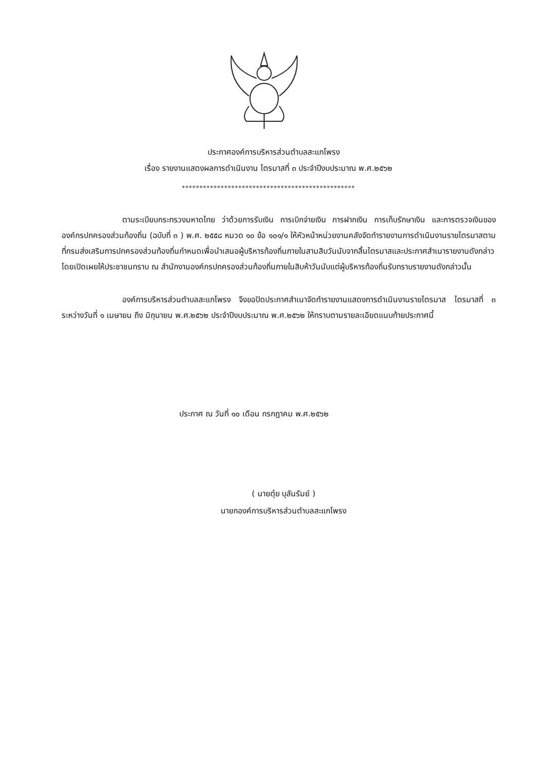ประกาศองค์การบริหารส่วนตำบลสะแกโพรง
เรื่อง รายงานแสดงผลการดำเนินงาน ไตรมาสที่ ๓ ประจำปีงบประมาณ พ.ศ.๒๕๖๒
*************************************************
ตามระเบียบกระทรวงมหาดไทย ว่าด้วยการรับเงิน การเบิกจ่ายเงิน การฝากเงิน การเก็บรักษาเงิน และการตรวจเงินขององค์กรปกครองส่วนท้องถิ่น (ฉบับที่ ๓ ) พ.ศ. ๒๕๕๘ หมวด ๑๐ ข้อ ๑๐๑/๑ ให้หัวหน้าหน่วยงานคลังจัดทำรายงานการดำเนินงานรายไตรมาสตามที่กรมส่งเสริมการปกครองส่วนท้องถิ่นกำหนดเพื่อนำเสนอผู้บริหารท้องถิ่นภายในสามสิบวันนับจากสิ้นไตรมาสและประกาศสำเนารายงานดังกล่าวโดยเปิดเผยให้ประชาชนทราบ ณ สำนักงานองค์กรปกครองส่วนท้องถิ่นภายในสิบห้าวันนับแต่ผู้บริหารท้องถิ่นรับทราบรายงานดังกล่าวนั้น
องค์การบริหารส่วนตำบลสะแกโพรง จึงขอปิดประกาศสำเนาจัดทำรายงานแสดงการดำเนินงานรายไตรมาส ไตรมาสที่ ๓ ระหว่างวันที่ ๑ เมษายน ถึง มิถุนายน พ.ศ.๒๕๖๒ ประจำปีงบประมาณ พ.ศ.๒๕๖๒ ให้ทราบตามรายละเอียดแนบท้ายประกาศนี้
ประกาศ ณ วันที่ ๑๐ เดือน กรกฎาคม พ.ศ.๒๕๖๒
( นายตุ๋ย บุลันรัมย์ )
นายกองค์การบริหารส่วนตำบลสะแกโพรง